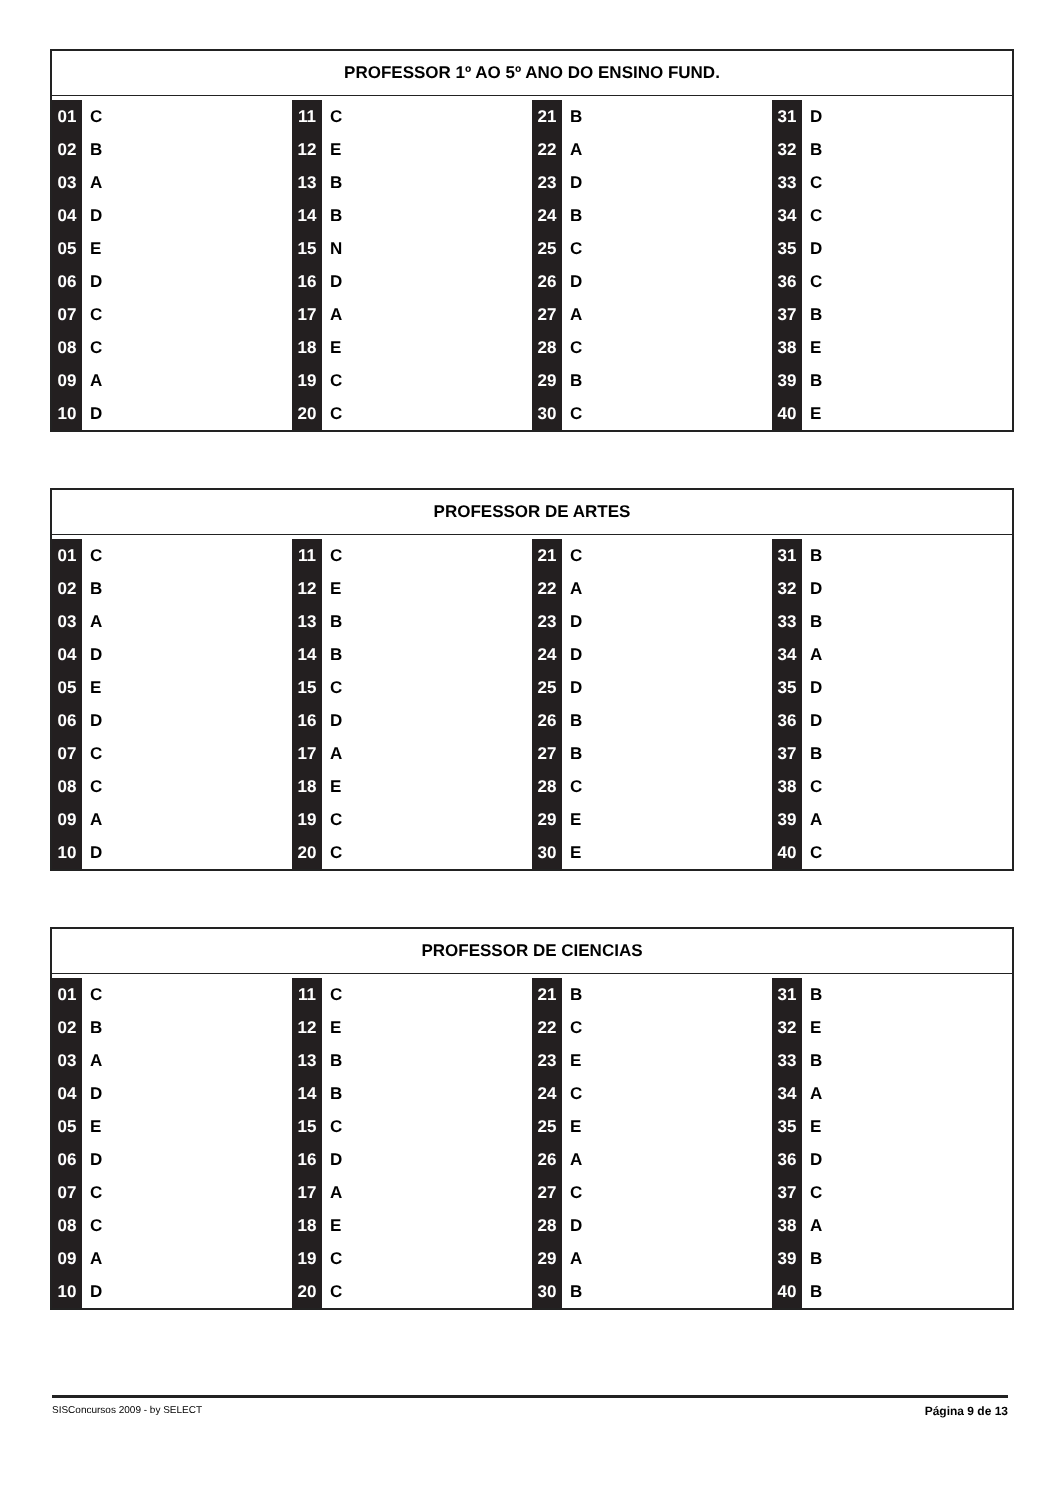PROFESSOR 1º AO 5º ANO DO ENSINO FUND.
| 01 | C | 11 | C | 21 | B | 31 | D |
| 02 | B | 12 | E | 22 | A | 32 | B |
| 03 | A | 13 | B | 23 | D | 33 | C |
| 04 | D | 14 | B | 24 | B | 34 | C |
| 05 | E | 15 | N | 25 | C | 35 | D |
| 06 | D | 16 | D | 26 | D | 36 | C |
| 07 | C | 17 | A | 27 | A | 37 | B |
| 08 | C | 18 | E | 28 | C | 38 | E |
| 09 | A | 19 | C | 29 | B | 39 | B |
| 10 | D | 20 | C | 30 | C | 40 | E |
PROFESSOR DE ARTES
| 01 | C | 11 | C | 21 | C | 31 | B |
| 02 | B | 12 | E | 22 | A | 32 | D |
| 03 | A | 13 | B | 23 | D | 33 | B |
| 04 | D | 14 | B | 24 | D | 34 | A |
| 05 | E | 15 | C | 25 | D | 35 | D |
| 06 | D | 16 | D | 26 | B | 36 | D |
| 07 | C | 17 | A | 27 | B | 37 | B |
| 08 | C | 18 | E | 28 | C | 38 | C |
| 09 | A | 19 | C | 29 | E | 39 | A |
| 10 | D | 20 | C | 30 | E | 40 | C |
PROFESSOR DE CIENCIAS
| 01 | C | 11 | C | 21 | B | 31 | B |
| 02 | B | 12 | E | 22 | C | 32 | E |
| 03 | A | 13 | B | 23 | E | 33 | B |
| 04 | D | 14 | B | 24 | C | 34 | A |
| 05 | E | 15 | C | 25 | E | 35 | E |
| 06 | D | 16 | D | 26 | A | 36 | D |
| 07 | C | 17 | A | 27 | C | 37 | C |
| 08 | C | 18 | E | 28 | D | 38 | A |
| 09 | A | 19 | C | 29 | A | 39 | B |
| 10 | D | 20 | C | 30 | B | 40 | B |
SISConcursos 2009 - by SELECT Página 9 de 13